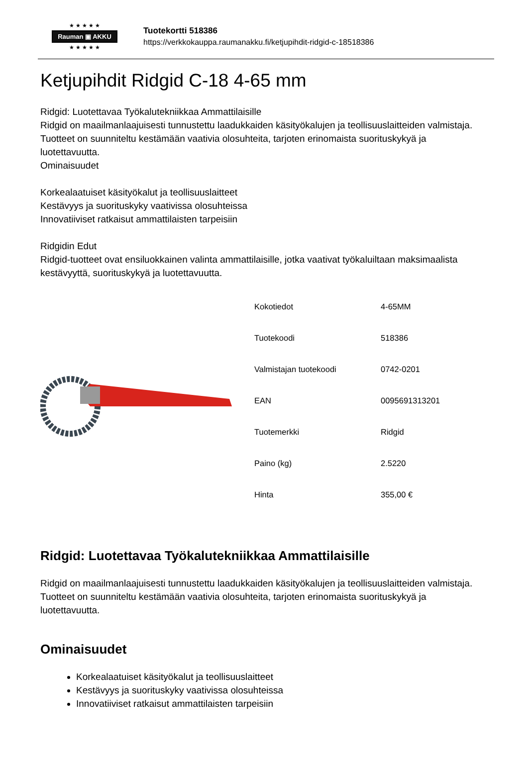★ ★ ★ ★ ★
Rauman ▣ AKKU
★ ★ ★ ★ ★
Tuotekortti 518386
https://verkkokauppa.raumanakku.fi/ketjupihdit-ridgid-c-18518386
Ketjupihdit Ridgid C-18 4-65 mm
Ridgid: Luotettavaa Työkalutekniikkaa Ammattilaisille
Ridgid on maailmanlaajuisesti tunnustettu laadukkaiden käsityökalujen ja teollisuuslaitteiden valmistaja. Tuotteet on suunniteltu kestämään vaativia olosuhteita, tarjoten erinomaista suorituskykyä ja luotettavuutta.
Ominaisuudet
Korkealaatuiset käsityökalut ja teollisuuslaitteet
Kestävyys ja suorituskyky vaativissa olosuhteissa
Innovatiiviset ratkaisut ammattilaisten tarpeisiin
Ridgidin Edut
Ridgid-tuotteet ovat ensiluokkainen valinta ammattilaisille, jotka vaativat työkaluiltaan maksimaalista kestävyyttä, suorituskykyä ja luotettavuutta.
| Kokotiedot | 4-65MM |
| Tuotekoodi | 518386 |
| Valmistajan tuotekoodi | 0742-0201 |
| EAN | 0095691313201 |
| Tuotemerkki | Ridgid |
| Paino (kg) | 2.5220 |
| Hinta | 355,00 € |
Ridgid: Luotettavaa Työkalutekniikkaa Ammattilaisille
Ridgid on maailmanlaajuisesti tunnustettu laadukkaiden käsityökalujen ja teollisuuslaitteiden valmistaja. Tuotteet on suunniteltu kestämään vaativia olosuhteita, tarjoten erinomaista suorituskykyä ja luotettavuutta.
Ominaisuudet
Korkealaatuiset käsityökalut ja teollisuuslaitteet
Kestävyys ja suorituskyky vaativissa olosuhteissa
Innovatiiviset ratkaisut ammattilaisten tarpeisiin